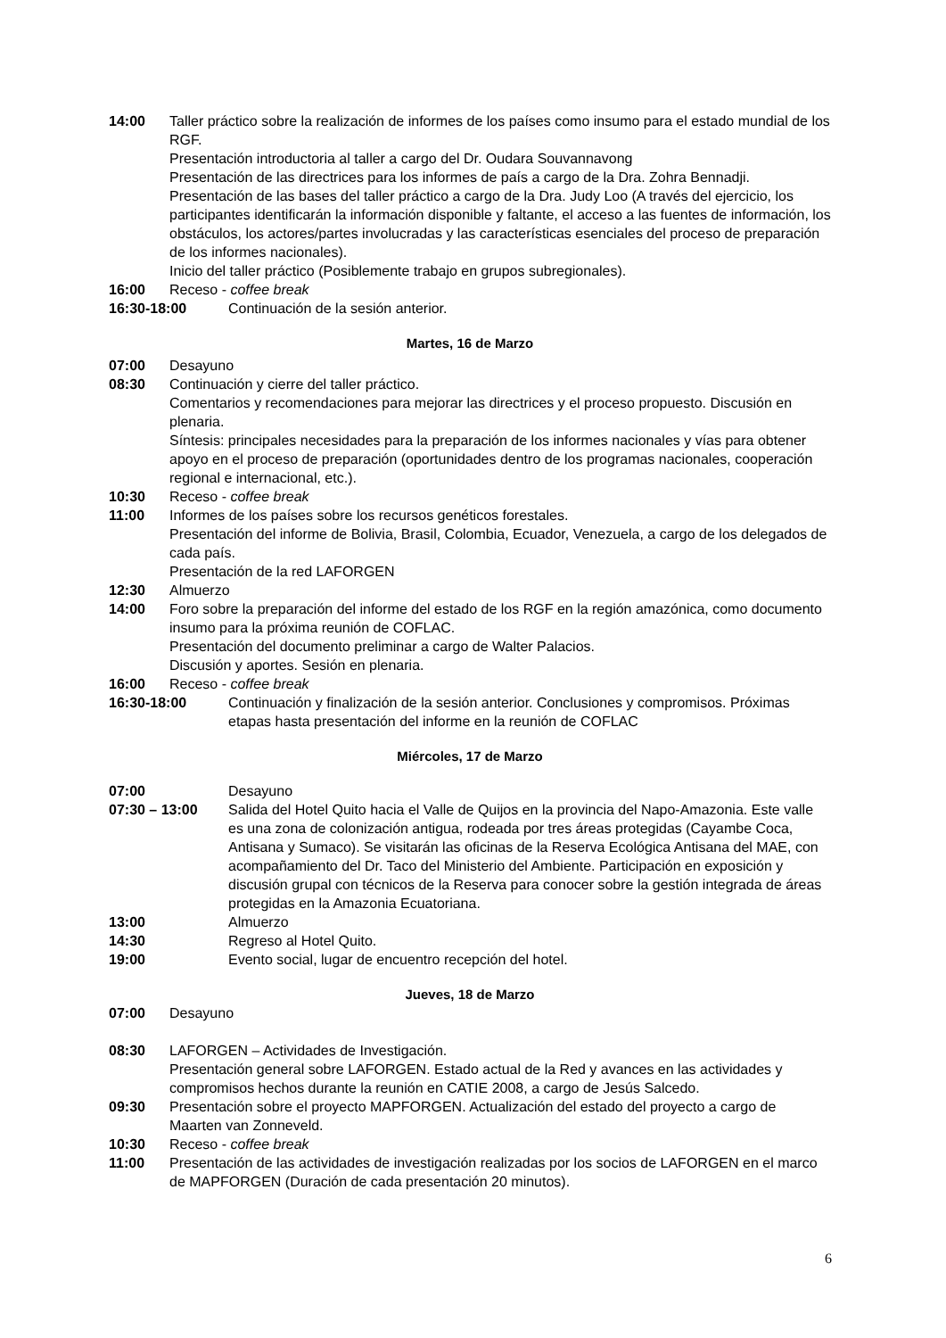14:00 Taller práctico sobre la realización de informes de los países como insumo para el estado mundial de los RGF.
Presentación introductoria al taller a cargo del Dr. Oudara Souvannavong
Presentación de las directrices para los informes de país a cargo de la Dra. Zohra Bennadji.
Presentación de las bases del taller práctico a cargo de la Dra. Judy Loo (A través del ejercicio, los participantes identificarán la información disponible y faltante, el acceso a las fuentes de información, los obstáculos, los actores/partes involucradas y las características esenciales del proceso de preparación de los informes nacionales).
Inicio del taller práctico (Posiblemente trabajo en grupos subregionales).
16:00 Receso - coffee break
16:30-18:00 Continuación de la sesión anterior.
Martes, 16 de Marzo
07:00 Desayuno
08:30 Continuación y cierre del taller práctico.
Comentarios y recomendaciones para mejorar las directrices y el proceso propuesto. Discusión en plenaria.
Síntesis: principales necesidades para la preparación de los informes nacionales y vías para obtener apoyo en el proceso de preparación (oportunidades dentro de los programas nacionales, cooperación regional e internacional, etc.).
10:30 Receso - coffee break
11:00 Informes de los países sobre los recursos genéticos forestales.
Presentación del informe de Bolivia, Brasil, Colombia, Ecuador, Venezuela, a cargo de los delegados de cada país.
Presentación de la red LAFORGEN
12:30 Almuerzo
14:00 Foro sobre la preparación del informe del estado de los RGF en la región amazónica, como documento insumo para la próxima reunión de COFLAC.
Presentación del documento preliminar a cargo de Walter Palacios.
Discusión y aportes. Sesión en plenaria.
16:00 Receso - coffee break
16:30-18:00 Continuación y finalización de la sesión anterior. Conclusiones y compromisos. Próximas etapas hasta presentación del informe en la reunión de COFLAC
Miércoles, 17 de Marzo
07:00 Desayuno
07:30 – 13:00 Salida del Hotel Quito hacia el Valle de Quijos en la provincia del Napo-Amazonia. Este valle es una zona de colonización antigua, rodeada por tres áreas protegidas (Cayambe Coca, Antisana y Sumaco). Se visitarán las oficinas de la Reserva Ecológica Antisana del MAE, con acompañamiento del Dr. Taco del Ministerio del Ambiente. Participación en exposición y discusión grupal con técnicos de la Reserva para conocer sobre la gestión integrada de áreas protegidas en la Amazonia Ecuatoriana.
13:00 Almuerzo
14:30 Regreso al Hotel Quito.
19:00 Evento social, lugar de encuentro recepción del hotel.
Jueves, 18 de Marzo
07:00 Desayuno
08:30 LAFORGEN – Actividades de Investigación.
Presentación general sobre LAFORGEN. Estado actual de la Red y avances en las actividades y compromisos hechos durante la reunión en CATIE 2008, a cargo de Jesús Salcedo.
09:30 Presentación sobre el proyecto MAPFORGEN. Actualización del estado del proyecto a cargo de Maarten van Zonneveld.
10:30 Receso - coffee break
11:00 Presentación de las actividades de investigación realizadas por los socios de LAFORGEN en el marco de MAPFORGEN (Duración de cada presentación 20 minutos).
6